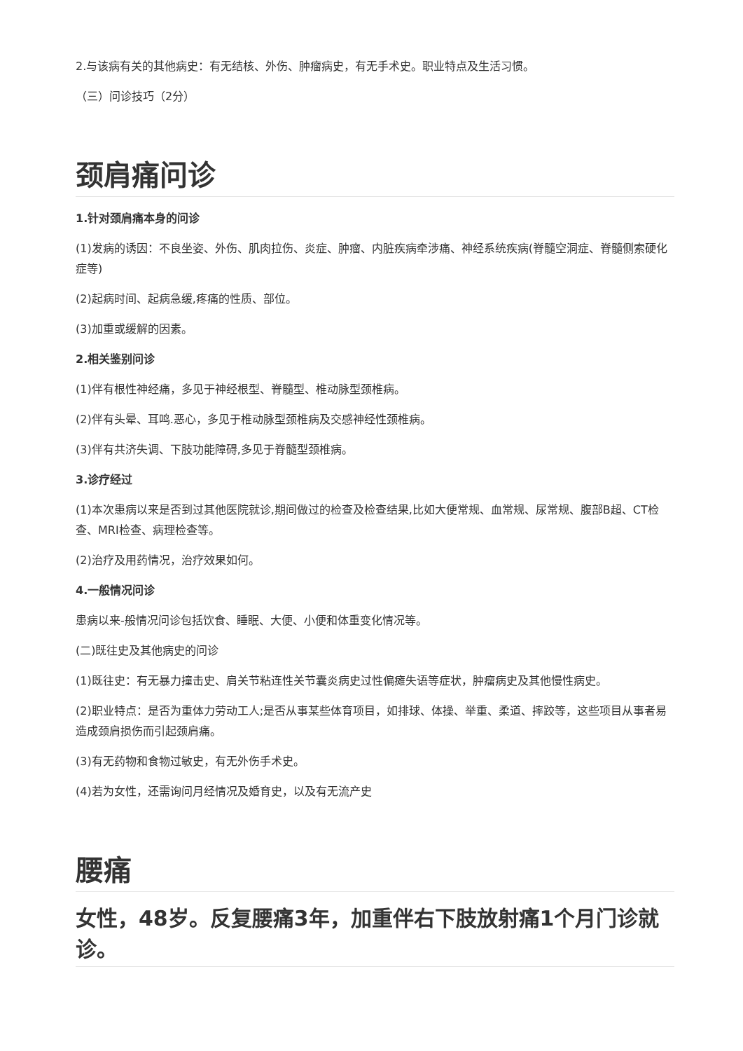2.与该病有关的其他病史：有无结核、外伤、肿瘤病史，有无手术史。职业特点及生活习惯。
（三）问诊技巧（2分）
颈肩痛问诊
1.针对颈肩痛本身的问诊
(1)发病的诱因：不良坐姿、外伤、肌肉拉伤、炎症、肿瘤、内脏疾病牵涉痛、神经系统疾病(脊髓空洞症、脊髓侧索硬化症等)
(2)起病时间、起病急缓,疼痛的性质、部位。
(3)加重或缓解的因素。
2.相关鉴别问诊
(1)伴有根性神经痛，多见于神经根型、脊髓型、椎动脉型颈椎病。
(2)伴有头晕、耳鸣.恶心，多见于椎动脉型颈椎病及交感神经性颈椎病。
(3)伴有共济失调、下肢功能障碍,多见于脊髓型颈椎病。
3.诊疗经过
(1)本次患病以来是否到过其他医院就诊,期间做过的检查及检查结果,比如大便常规、血常规、尿常规、腹部B超、CT检查、MRI检查、病理检查等。
(2)治疗及用药情况，治疗效果如何。
4.一般情况问诊
患病以来-般情况问诊包括饮食、睡眠、大便、小便和体重变化情况等。
(二)既往史及其他病史的问诊
(1)既往史：有无暴力撞击史、肩关节粘连性关节囊炎病史过性偏瘫失语等症状，肿瘤病史及其他慢性病史。
(2)职业特点：是否为重体力劳动工人;是否从事某些体育项目，如排球、体操、举重、柔道、摔跤等，这些项目从事者易造成颈肩损伤而引起颈肩痛。
(3)有无药物和食物过敏史，有无外伤手术史。
(4)若为女性，还需询问月经情况及婚育史，以及有无流产史
腰痛
女性，48岁。反复腰痛3年，加重伴右下肢放射痛1个月门诊就诊。